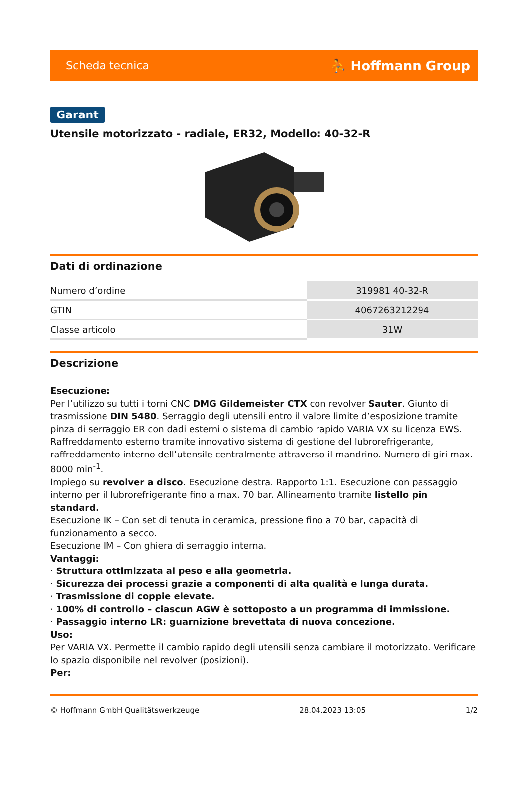Scheda tecnica ⛹ Hoffmann Group
Garant
Utensile motorizzato - radiale, ER32, Modello: 40-32-R
Dati di ordinazione
| Numero d’ordine | 319981 40-32-R |
| GTIN | 4067263212294 |
| Classe articolo | 31W |
Descrizione
Esecuzione:
Per l’utilizzo su tutti i torni CNC DMG Gildemeister CTX con revolver Sauter. Giunto di trasmissione DIN 5480. Serraggio degli utensili entro il valore limite d’esposizione tramite pinza di serraggio ER con dadi esterni o sistema di cambio rapido VARIA VX su licenza EWS. Raffreddamento esterno tramite innovativo sistema di gestione del lubrorefrigerante, raffreddamento interno dell’utensile centralmente attraverso il mandrino. Numero di giri max. 8000 min<sup>-1</sup>.
Impiego su revolver a disco. Esecuzione destra. Rapporto 1:1. Esecuzione con passaggio interno per il lubrorefrigerante fino a max. 70 bar. Allineamento tramite listello pin standard.
Esecuzione IK – Con set di tenuta in ceramica, pressione fino a 70 bar, capacità di funzionamento a secco.
Esecuzione IM – Con ghiera di serraggio interna.
Vantaggi:
· Struttura ottimizzata al peso e alla geometria.
· Sicurezza dei processi grazie a componenti di alta qualità e lunga durata.
· Trasmissione di coppie elevate.
· 100% di controllo – ciascun AGW è sottoposto a un programma di immissione.
· Passaggio interno LR: guarnizione brevettata di nuova concezione.
Uso:
Per VARIA VX. Permette il cambio rapido degli utensili senza cambiare il motorizzato. Verificare lo spazio disponibile nel revolver (posizioni).
Per:
© Hoffmann GmbH Qualitätswerkzeuge 28.04.2023 13:05 1/2